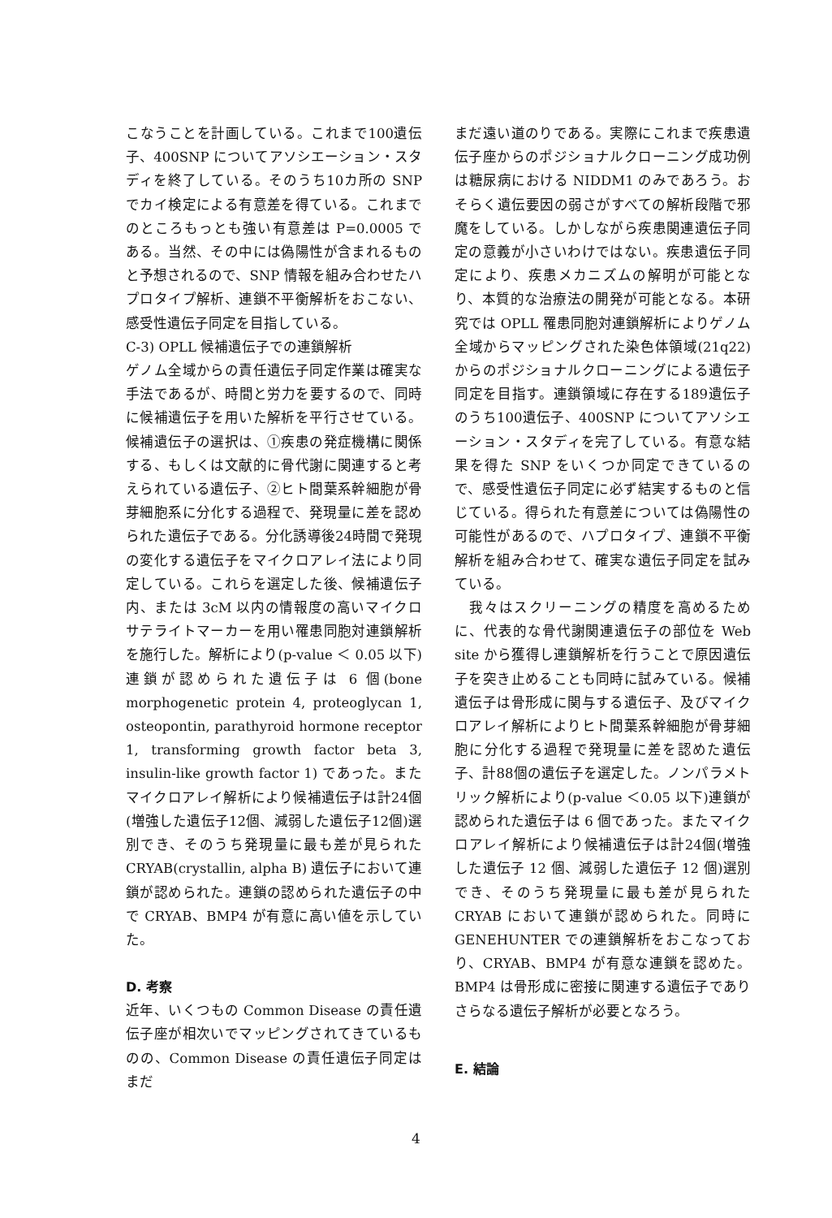こなうことを計画している。これまで100遺伝子、400SNP についてアソシエーション・スタディを終了している。そのうち10カ所の SNP でカイ検定による有意差を得ている。これまでのところもっとも強い有意差は P=0.0005 である。当然、その中には偽陽性が含まれるものと予想されるので、SNP 情報を組み合わせたハプロタイプ解析、連鎖不平衡解析をおこない、感受性遺伝子同定を目指している。
C-3) OPLL 候補遺伝子での連鎖解析
ゲノム全域からの責任遺伝子同定作業は確実な手法であるが、時間と労力を要するので、同時に候補遺伝子を用いた解析を平行させている。候補遺伝子の選択は、①疾患の発症機構に関係する、もしくは文献的に骨代謝に関連すると考えられている遺伝子、②ヒト間葉系幹細胞が骨芽細胞系に分化する過程で、発現量に差を認められた遺伝子である。分化誘導後24時間で発現の変化する遺伝子をマイクロアレイ法により同定している。これらを選定した後、候補遺伝子内、または 3cM 以内の情報度の高いマイクロサテライトマーカーを用い罹患同胞対連鎖解析を施行した。解析により(p-value ＜ 0.05 以下)連鎖が認められた遺伝子は 6 個(bone morphogenetic protein 4, proteoglycan 1, osteopontin, parathyroid hormone receptor 1, transforming growth factor beta 3, insulin-like growth factor 1) であった。またマイクロアレイ解析により候補遺伝子は計24個(増強した遺伝子12個、減弱した遺伝子12個)選別でき、そのうち発現量に最も差が見られた CRYAB(crystallin, alpha B) 遺伝子において連鎖が認められた。連鎖の認められた遺伝子の中で CRYAB、BMP4 が有意に高い値を示していた。
D. 考察
近年、いくつもの Common Disease の責任遺伝子座が相次いでマッピングされてきているものの、Common Disease の責任遺伝子同定はまだ
まだ遠い道のりである。実際にこれまで疾患遺伝子座からのポジショナルクローニング成功例は糖尿病における NIDDM1 のみであろう。おそらく遺伝要因の弱さがすべての解析段階で邪魔をしている。しかしながら疾患関連遺伝子同定の意義が小さいわけではない。疾患遺伝子同定により、疾患メカニズムの解明が可能となり、本質的な治療法の開発が可能となる。本研究では OPLL 罹患同胞対連鎖解析によりゲノム全域からマッピングされた染色体領域(21q22)からのポジショナルクローニングによる遺伝子同定を目指す。連鎖領域に存在する189遺伝子のうち100遺伝子、400SNP についてアソシエーション・スタディを完了している。有意な結果を得た SNP をいくつか同定できているので、感受性遺伝子同定に必ず結実するものと信じている。得られた有意差については偽陽性の可能性があるので、ハプロタイプ、連鎖不平衡解析を組み合わせて、確実な遺伝子同定を試みている。
　我々はスクリーニングの精度を高めるために、代表的な骨代謝関連遺伝子の部位を Web site から獲得し連鎖解析を行うことで原因遺伝子を突き止めることも同時に試みている。候補遺伝子は骨形成に関与する遺伝子、及びマイクロアレイ解析によりヒト間葉系幹細胞が骨芽細胞に分化する過程で発現量に差を認めた遺伝子、計88個の遺伝子を選定した。ノンパラメトリック解析により(p-value ＜0.05 以下)連鎖が認められた遺伝子は 6 個であった。またマイクロアレイ解析により候補遺伝子は計24個(増強した遺伝子 12 個、減弱した遺伝子 12 個)選別でき、そのうち発現量に最も差が見られた CRYAB において連鎖が認められた。同時に GENEHUNTER での連鎖解析をおこなっており、CRYAB、BMP4 が有意な連鎖を認めた。BMP4 は骨形成に密接に関連する遺伝子でありさらなる遺伝子解析が必要となろう。
E. 結論
4